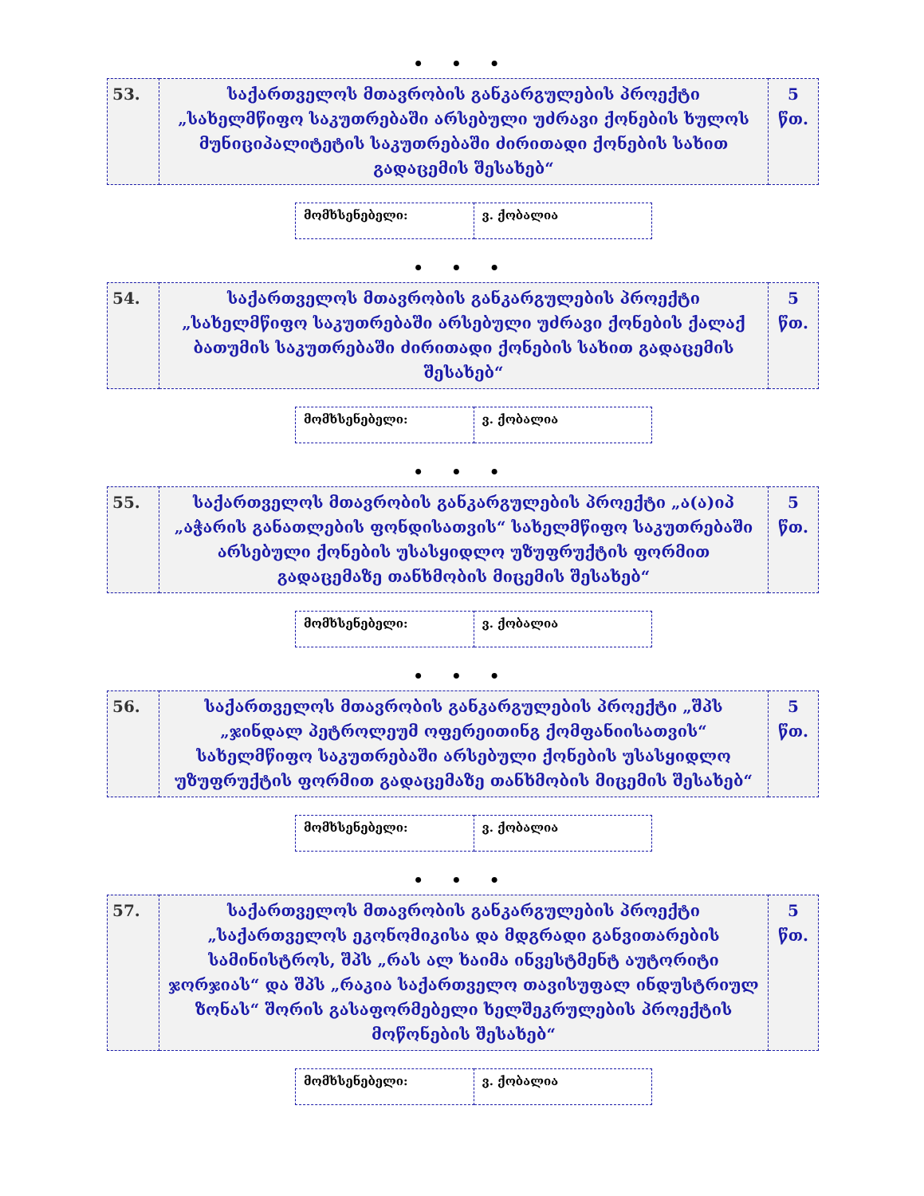• • •
| 53. | საქართველოს მთავრობის განკარგულების პროექტი „სახელმწიფო საკუთრებაში არსებული უძრავი ქონების ხულოს მუნიციპალიტეტის საკუთრებაში ძირითადი ქონების სახით გადაცემის შესახებ“ | 5 წთ. |
| მომხსენებელი: | ვ. ქობალია |
• • •
| 54. | საქართველოს მთავრობის განკარგულების პროექტი „სახელმწიფო საკუთრებაში არსებული უძრავი ქონების ქალაქ ბათუმის საკუთრებაში ძირითადი ქონების სახით გადაცემის შესახებ“ | 5 წთ. |
| მომხსენებელი: | ვ. ქობალია |
• • •
| 55. | საქართველოს მთავრობის განკარგულების პროექტი „ა(ა)იპ „აჭარის განათლების ფონდისათვის“ სახელმწიფო საკუთრებაში არსებული ქონების უსასყიდლო უზუფრუქტის ფორმით გადაცემაზე თანხმობის მიცემის შესახებ“ | 5 წთ. |
| მომხსენებელი: | ვ. ქობალია |
• • •
| 56. | საქართველოს მთავრობის განკარგულების პროექტი „შპს „ჯინდალ პეტროლეუმ ოფერეითინგ ქომფანიისათვის“ სახელმწიფო საკუთრებაში არსებული ქონების უსასყიდლო უზუფრუქტის ფორმით გადაცემაზე თანხმობის მიცემის შესახებ“ | 5 წთ. |
| მომხსენებელი: | ვ. ქობალია |
• • •
| 57. | საქართველოს მთავრობის განკარგულების პროექტი „საქართველოს ეკონომიკისა და მდგრადი განვითარების სამინისტროს, შპს „რას ალ ხაიმა ინვესტმენტ აუტორიტი ჯორჯიას“ და შპს „რაკია საქართველო თავისუფალ ინდუსტრიულ ზონას“ შორის გასაფორმებელი ხელშეკრულების პროექტის მოწონების შესახებ“ | 5 წთ. |
| მომხსენებელი: | ვ. ქობალია |